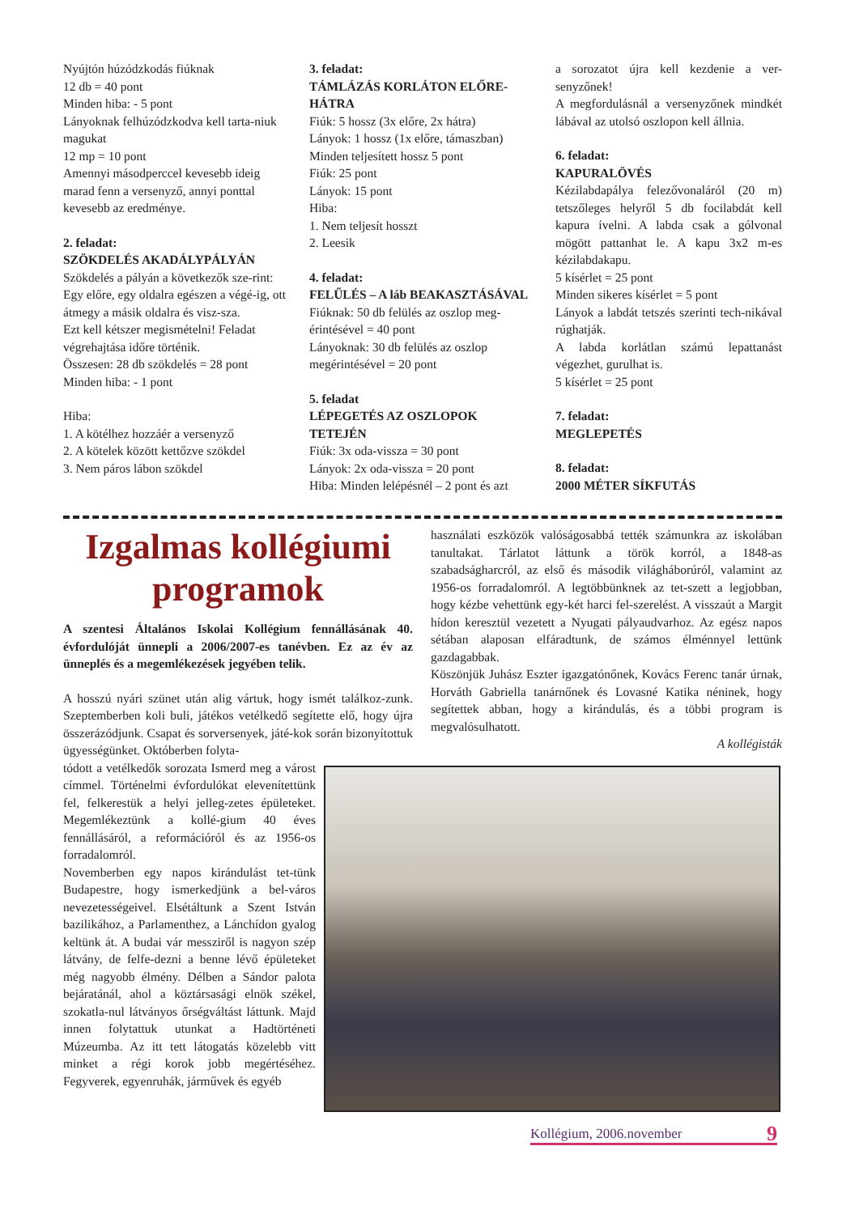Nyújtón húzódzkodás fiúknak
12 db = 40 pont
Minden hiba: - 5 pont
Lányoknak felhúzódzkodva kell tarta-niuk magukat
12 mp = 10 pont
Amennyi másodperccel kevesebb ideig marad fenn a versenyző, annyi ponttal kevesebb az eredménye.
2. feladat:
SZÖKDELÉS AKADÁLYPÁLYÁN
Szökdelés a pályán a következők sze-rint:
Egy előre, egy oldalra egészen a végé-ig, ott átmegy a másik oldalra és visz-sza.
Ezt kell kétszer megismételni! Feladat végrehajtása időre történik.
Összesen: 28 db szökdelés = 28 pont
Minden hiba: - 1 pont
Hiba:
1. A kötélhez hozzáér a versenyző
2. A kötelek között kettőzve szökdel
3. Nem páros lábon szökdel
3. feladat:
TÁMLÁZÁS KORLÁTON ELŐRE-HÁTRA
Fiúk: 5 hossz (3x előre, 2x hátra)
Lányok: 1 hossz (1x előre, támaszban)
Minden teljesített hossz 5 pont
Fiúk: 25 pont
Lányok: 15 pont
Hiba:
1. Nem teljesít hosszt
2. Leesik
4. feladat:
FELŰLÉS – A láb BEAKASZTÁSÁVAL
Fiúknak: 50 db felülés az oszlop meg-érintésével = 40 pont
Lányoknak: 30 db felülés az oszlop megérintésével = 20 pont
5. feladat
LÉPEGETÉS AZ OSZLOPOK TETEJÉN
Fiúk: 3x oda-vissza = 30 pont
Lányok: 2x oda-vissza = 20 pont
Hiba: Minden lelépésnél – 2 pont és azt
a sorozatot újra kell kezdenie a ver-senyzőnek!
A megfordulásnál a versenyzőnek mindkét lábával az utolsó oszlopon kell állnia.
6. feladat:
KAPURALÖVÉS
Kézilabdapálya felezővonaláról (20 m) tetszőleges helyről 5 db focilabdát kell kapura ívelni. A labda csak a gólvonal mögött pattanhat le. A kapu 3x2 m-es kézilabdakapu.
5 kísérlet = 25 pont
Minden sikeres kísérlet = 5 pont
Lányok a labdát tetszés szerinti tech-nikával rúghatják.
A labda korlátlan számú lepattanást végezhet, gurulhat is.
5 kísérlet = 25 pont
7. feladat:
MEGLEPETÉS
8. feladat:
2000 MÉTER SÍKFUTÁS
Izgalmas kollégiumi programok
A szentesi Általános Iskolai Kollégium fennállásának 40. évfordulóját ünnepli a 2006/2007-es tanévben. Ez az év az ünneplés és a megemlékezések jegyében telik.
A hosszú nyári szünet után alig vártuk, hogy ismét találkoz-zunk. Szeptemberben koli buli, játékos vetélkedő segítette elő, hogy újra összerázódjunk. Csapat és sorversenyek, játé-kok során bizonyítottuk ügyességünket. Októberben folyta-
tódott a vetélkedők sorozata Ismerd meg a várost címmel. Történelmi évfordulókat elevenítettünk fel, felkerestük a helyi jelleg-zetes épületeket. Megemlékeztünk a kollé-gium 40 éves fennállásáról, a reformációról és az 1956-os forradalomról.
Novemberben egy napos kirándulást tet-tünk Budapestre, hogy ismerkedjünk a bel-város nevezetességeivel. Elsétáltunk a Szent István bazilikához, a Parlamenthez, a Lánchídon gyalog keltünk át. A budai vár messziről is nagyon szép látvány, de felfe-dezni a benne lévő épületeket még nagyobb élmény. Délben a Sándor palota bejáratánál, ahol a köztársasági elnök székel, szokatla-nul látványos őrségváltást láttunk. Majd innen folytattuk utunkat a Hadtörténeti Múzeumba. Az itt tett látogatás közelebb vitt minket a régi korok jobb megértéséhez. Fegyverek, egyenruhák, járművek és egyéb
használati eszközök valóságosabbá tették számunkra az iskolában tanultakat. Tárlatot láttunk a török korról, a 1848-as szabadságharcról, az első és második világháborúról, valamint az 1956-os forradalomról. A legtöbbünknek az tet-szett a legjobban, hogy kézbe vehettünk egy-két harci fel-szerelést. A visszaút a Margit hídon keresztül vezetett a Nyugati pályaudvarhoz. Az egész napos sétában alaposan elfáradtunk, de számos élménnyel lettünk gazdagabbak.
Köszönjük Juhász Eszter igazgatónőnek, Kovács Ferenc tanár úrnak, Horváth Gabriella tanárnőnek és Lovasné Katika néninek, hogy segítettek abban, hogy a kirándulás, és a többi program is megvalósulhatott.
A kollégisták
Kollégium, 2006.november 9